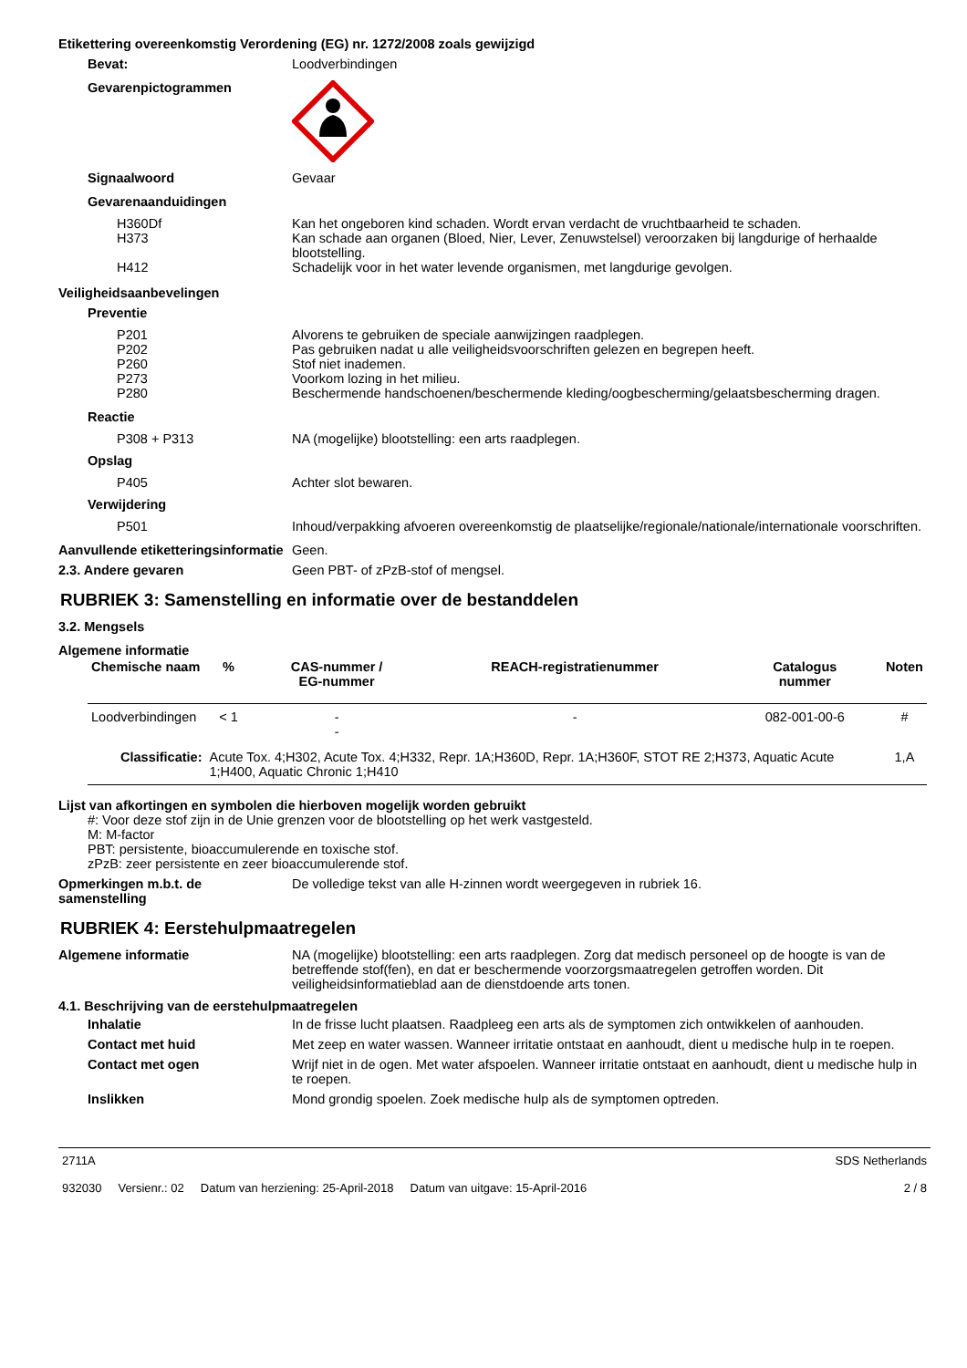Etikettering overeenkomstig Verordening (EG) nr. 1272/2008 zoals gewijzigd
Bevat: Loodverbindingen
Gevarenpictogrammen
Signaalwoord Gevaar
Gevarenaanduidingen
H360Df Kan het ongeboren kind schaden. Wordt ervan verdacht de vruchtbaarheid te schaden.
H373 Kan schade aan organen (Bloed, Nier, Lever, Zenuwstelsel) veroorzaken bij langdurige of herhaalde blootstelling.
H412 Schadelijk voor in het water levende organismen, met langdurige gevolgen.
Veiligheidsaanbevelingen
Preventie
P201 Alvorens te gebruiken de speciale aanwijzingen raadplegen.
P202 Pas gebruiken nadat u alle veiligheidsvoorschriften gelezen en begrepen heeft.
P260 Stof niet inademen.
P273 Voorkom lozing in het milieu.
P280 Beschermende handschoenen/beschermende kleding/oogbescherming/gelaatsbescherming dragen.
Reactie
P308 + P313 NA (mogelijke) blootstelling: een arts raadplegen.
Opslag
P405 Achter slot bewaren.
Verwijdering
P501 Inhoud/verpakking afvoeren overeenkomstig de plaatselijke/regionale/nationale/internationale voorschriften.
Aanvullende etiketteringsinformatie
Geen.
2.3. Andere gevaren Geen PBT- of zPzB-stof of mengsel.
RUBRIEK 3: Samenstelling en informatie over de bestanddelen
3.2. Mengsels
Algemene informatie
| Chemische naam | % | CAS-nummer / EG-nummer | REACH-registratienummer | Catalogus nummer | Noten |
| --- | --- | --- | --- | --- | --- |
| Loodverbindingen | < 1 | - - | - | 082-001-00-6 | # |
| Classificatie: | Acute Tox. 4;H302, Acute Tox. 4;H332, Repr. 1A;H360D, Repr. 1A;H360F, STOT RE 2;H373, Aquatic Acute 1;H400, Aquatic Chronic 1;H410 | | | | 1,A |
Lijst van afkortingen en symbolen die hierboven mogelijk worden gebruikt
#: Voor deze stof zijn in de Unie grenzen voor de blootstelling op het werk vastgesteld.
M: M-factor
PBT: persistente, bioaccumulerende en toxische stof.
zPzB: zeer persistente en zeer bioaccumulerende stof.
Opmerkingen m.b.t. de samenstelling
De volledige tekst van alle H-zinnen wordt weergegeven in rubriek 16.
RUBRIEK 4: Eerstehulpmaatregelen
Algemene informatie NA (mogelijke) blootstelling: een arts raadplegen. Zorg dat medisch personeel op de hoogte is van de betreffende stof(fen), en dat er beschermende voorzorgsmaatregelen getroffen worden. Dit veiligheidsinformatieblad aan de dienstdoende arts tonen.
4.1. Beschrijving van de eerstehulpmaatregelen
Inhalatie In de frisse lucht plaatsen. Raadpleeg een arts als de symptomen zich ontwikkelen of aanhouden.
Contact met huid Met zeep en water wassen. Wanneer irritatie ontstaat en aanhoudt, dient u medische hulp in te roepen.
Contact met ogen Wrijf niet in de ogen. Met water afspoelen. Wanneer irritatie ontstaat en aanhoudt, dient u medische hulp in te roepen.
Inslikken Mond grondig spoelen. Zoek medische hulp als de symptomen optreden.
2711A
932030 Versienr.: 02 Datum van herziening: 25-April-2018 Datum van uitgave: 15-April-2016
SDS Netherlands
2 / 8